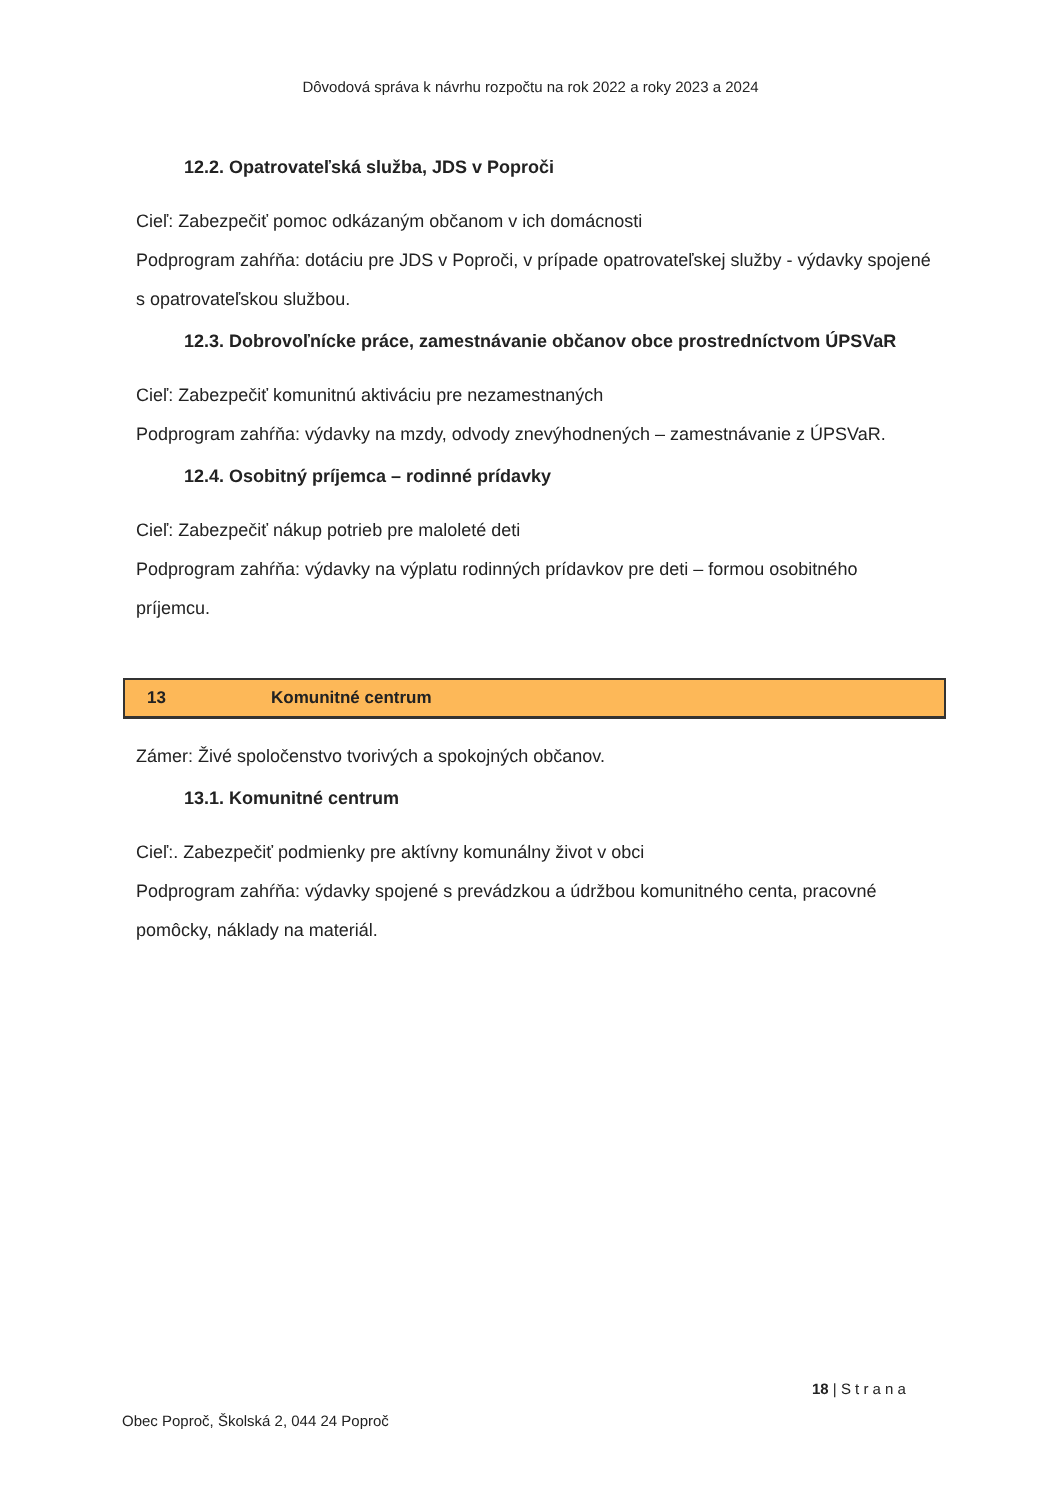Dôvodová správa k návrhu rozpočtu na rok 2022 a roky 2023 a 2024
12.2. Opatrovateľská služba, JDS v Poproči
Cieľ: Zabezpečiť pomoc odkázaným občanom v ich domácnosti
Podprogram zahŕňa: dotáciu pre JDS v Poproči, v prípade opatrovateľskej služby - výdavky spojené s opatrovateľskou službou.
12.3. Dobrovoľnícke práce, zamestnávanie občanov obce prostredníctvom ÚPSVaR
Cieľ: Zabezpečiť komunitnú aktiváciu pre nezamestnaných
Podprogram zahŕňa: výdavky na mzdy, odvody znevýhodnených – zamestnávanie z ÚPSVaR.
12.4. Osobitný príjemca – rodinné prídavky
Cieľ: Zabezpečiť nákup potrieb pre maloleté deti
Podprogram zahŕňa: výdavky na výplatu rodinných prídavkov pre deti – formou osobitného príjemcu.
13 Komunitné centrum
Zámer: Živé spoločenstvo tvorivých a spokojných občanov.
13.1. Komunitné centrum
Cieľ:. Zabezpečiť podmienky pre aktívny komunálny život v obci
Podprogram zahŕňa: výdavky spojené s prevádzkou a údržbou komunitného centa, pracovné pomôcky, náklady na materiál.
18 | S t r a n a
Obec Poproč, Školská 2, 044 24 Poproč